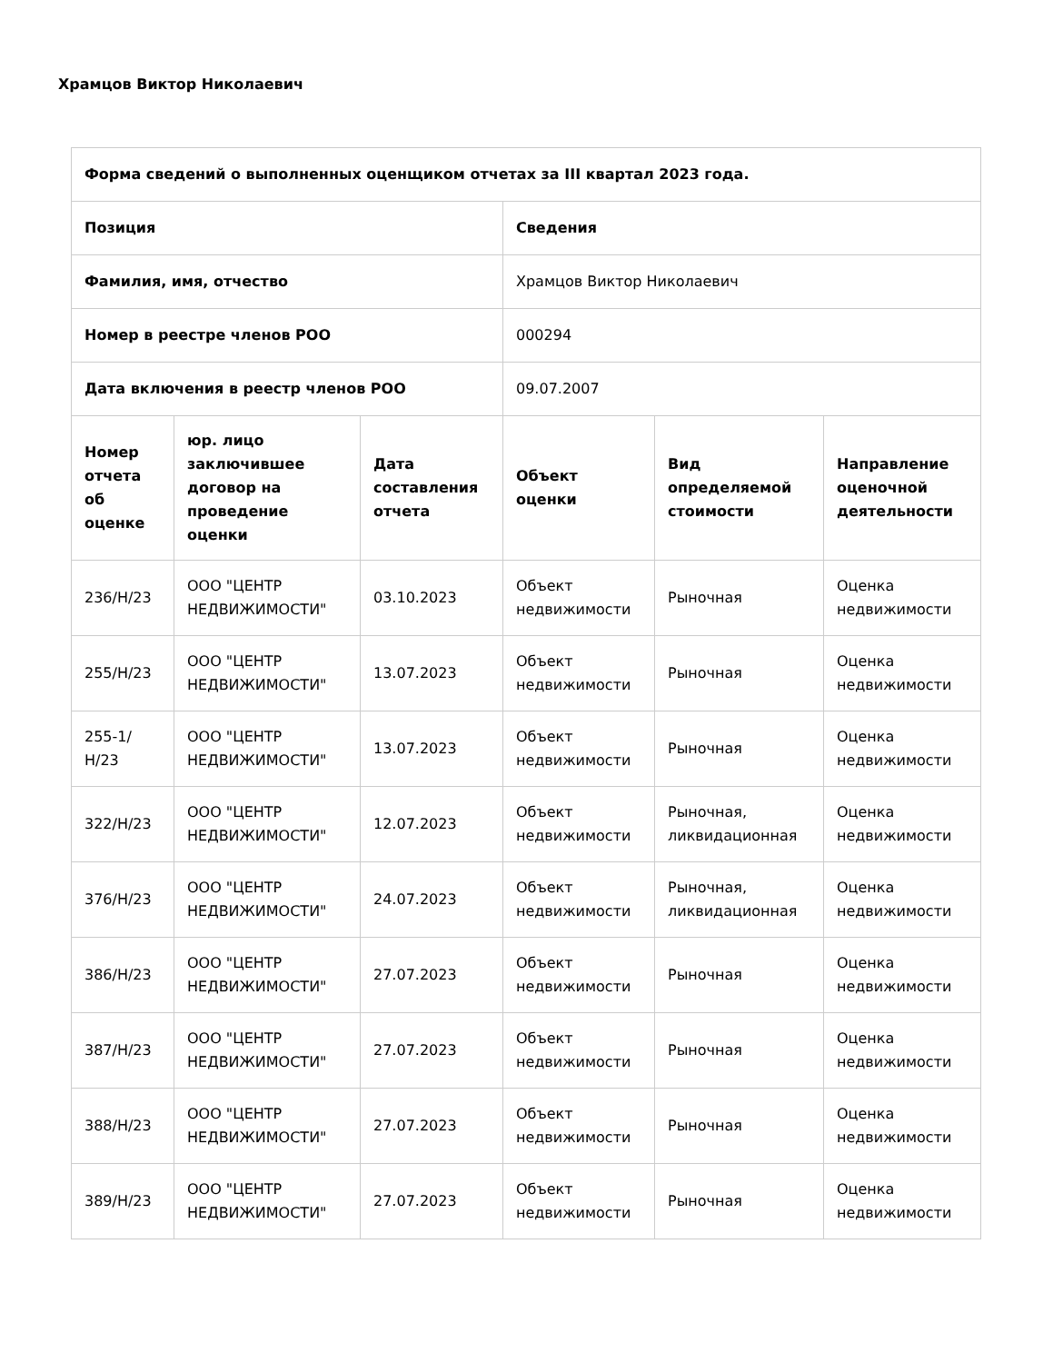Храмцов Виктор Николаевич
| Форма сведений о выполненных оценщиком отчетах за III квартал 2023 года. | | | | | |
| --- | --- | --- | --- | --- | --- |
| Позиция | | | Сведения | | |
| Фамилия, имя, отчество | | | Храмцов Виктор Николаевич | | |
| Номер в реестре членов РОО | | | 000294 | | |
| Дата включения в реестр членов РОО | | | 09.07.2007 | | |
| Номер отчета об оценке | юр. лицо заключившее договор на проведение оценки | Дата составления отчета | Объект оценки | Вид определяемой стоимости | Направление оценочной деятельности |
| 236/Н/23 | ООО "ЦЕНТР НЕДВИЖИМОСТИ" | 03.10.2023 | Объект недвижимости | Рыночная | Оценка недвижимости |
| 255/Н/23 | ООО "ЦЕНТР НЕДВИЖИМОСТИ" | 13.07.2023 | Объект недвижимости | Рыночная | Оценка недвижимости |
| 255-1/Н/23 | ООО "ЦЕНТР НЕДВИЖИМОСТИ" | 13.07.2023 | Объект недвижимости | Рыночная | Оценка недвижимости |
| 322/Н/23 | ООО "ЦЕНТР НЕДВИЖИМОСТИ" | 12.07.2023 | Объект недвижимости | Рыночная, ликвидационная | Оценка недвижимости |
| 376/Н/23 | ООО "ЦЕНТР НЕДВИЖИМОСТИ" | 24.07.2023 | Объект недвижимости | Рыночная, ликвидационная | Оценка недвижимости |
| 386/Н/23 | ООО "ЦЕНТР НЕДВИЖИМОСТИ" | 27.07.2023 | Объект недвижимости | Рыночная | Оценка недвижимости |
| 387/Н/23 | ООО "ЦЕНТР НЕДВИЖИМОСТИ" | 27.07.2023 | Объект недвижимости | Рыночная | Оценка недвижимости |
| 388/Н/23 | ООО "ЦЕНТР НЕДВИЖИМОСТИ" | 27.07.2023 | Объект недвижимости | Рыночная | Оценка недвижимости |
| 389/Н/23 | ООО "ЦЕНТР НЕДВИЖИМОСТИ" | 27.07.2023 | Объект недвижимости | Рыночная | Оценка недвижимости |